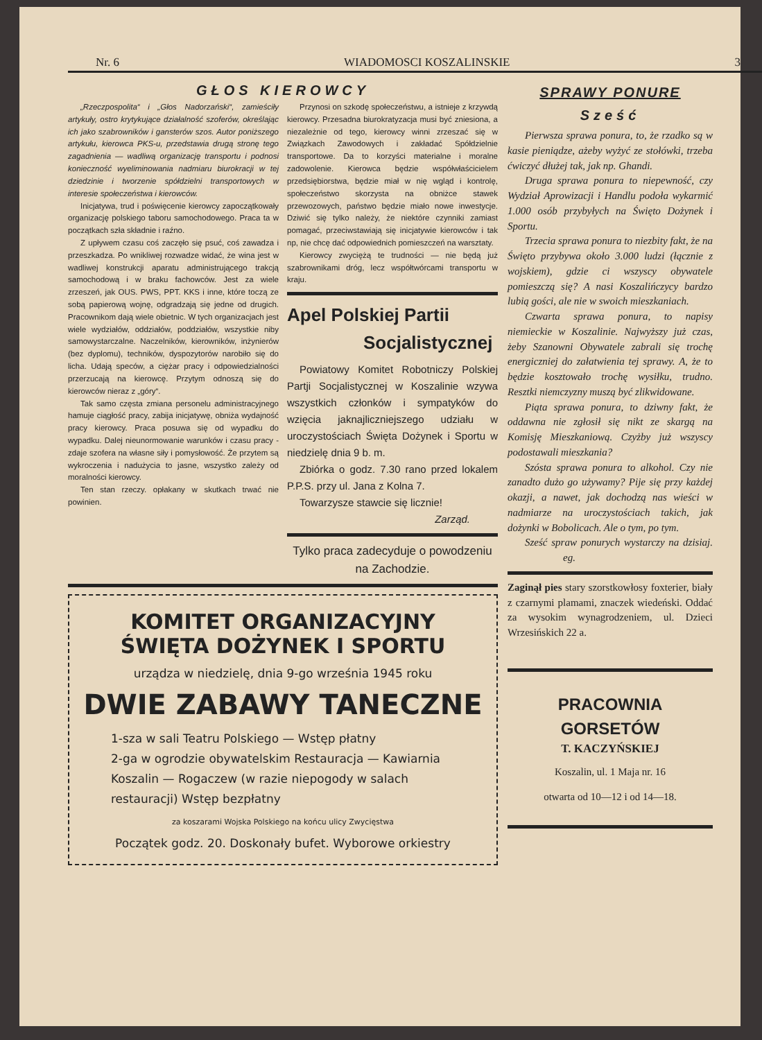Nr. 6 WIADOMOSCI KOSZALINSKIE 3
GŁOS KIEROWCY
„Rzeczpospolita“ i „Głos Nadorzański“, zamieściły artykuły, ostro krytykujące działalność szoferów, określając ich jako szabrowników i gansterów szos. Autor poniższego artykułu, kierowca PKS-u, przedstawia drugą stronę tego zagadnienia — wadliwą organizację transportu i podnosi konieczność wyeliminowania nadmiaru biurokracji w tej dziedzinie i tworzenie spółdzielni transportowych w interesie społeczeństwa i kierowców.
Inicjatywa, trud i poświęcenie kierowcy zapoczątkowały organizację polskiego taboru samochodowego. Praca ta w początkach szła składnie i raźno.
Z upływem czasu coś zaczęło się psuć, coś zawadza i przeszkadza. Po wnikliwej rozwadze widać, że wina jest w wadliwej konstrukcji aparatu administrującego trakcją samochodową i w braku fachowców. Jest za wiele zrzeszeń, jak OUS. PWS, PPT. KKS i inne, które toczą ze sobą papierową wojnę, odgradzają się jedne od drugich. Pracownikom dają wiele obietnic. W tych organizacjach jest wiele wydziałów, oddziałów, poddziałów, wszystkie niby samowystarczalne. Naczelników, kierowników, inżynierów (bez dyplomu), techników, dyspozytorów narobiło się do licha. Udają speców, a ciężar pracy i odpowiedzialności przerzucają na kierowcę. Przytym odnoszą się do kierowców nieraz z „góry“.
Tak samo częsta zmiana personelu administracyjnego hamuje ciągłość pracy, zabija inicjatywę, obniża wydajność pracy kierowcy. Praca posuwa się od wypadku do wypadku. Dalej nieunormowanie warunków i czasu pracy - zdaje szofera na własne siły i pomysłowość. Że przytem są wykroczenia i nadużycia to jasne, wszystko zależy od moralności kierowcy.
Ten stan rzeczy. opłakany w skutkach trwać nie powinien.
Przynosi on szkodę społeczeństwu, a istnieje z krzywdą kierowcy. Przesadna biurokratyzacja musi być zniesiona, a niezależnie od tego, kierowcy winni zrzeszać się w Związkach Zawodowych i zakładać Spółdzielnie transportowe. Da to korzyści materialne i moralne zadowolenie. Kierowca będzie współwłaścicielem przedsiębiorstwa, będzie miał w nię wgląd i kontrolę, społeczeństwo skorzysta na obniżce stawek przewozowych, państwo będzie miało nowe inwestycje. Dziwić się tylko należy, że niektóre czynniki zamiast pomagać, przeciwstawiają się inicjatywie kierowców i tak np, nie chcę dać odpowiednich pomieszczeń na warsztaty.
Kierowcy zwyciężą te trudności — nie będą już szabrownikami dróg, lecz współtwórcami transportu w kraju.
Apel Polskiej Partii
Socjalistycznej
Powiatowy Komitet Robotniczy Polskiej Partji Socjalistycznej w Koszalinie wzywa wszystkich członków i sympatyków do wzięcia jaknajliczniejszego udziału w uroczystościach Święta Dożynek i Sportu w niedzielę dnia 9 b. m.
Zbiórka o godz. 7.30 rano przed lokalem P.P.S. przy ul. Jana z Kolna 7.
Towarzysze stawcie się licznie!
Zarząd.
Tylko praca zadecyduje o powodzeniu na Zachodzie.
KOMITET ORGANIZACYJNY
ŚWIĘTA DOŻYNEK I SPORTU
urządza w niedzielę, dnia 9-go września 1945 roku
DWIE ZABAWY TANECZNE
1-sza w sali Teatru Polskiego — Wstęp płatny
2-ga w ogrodzie obywatelskim Restauracja — Kawiarnia Koszalin — Rogaczew (w razie niepogody w salach restauracji) Wstęp bezpłatny
za koszarami Wojska Polskiego na końcu ulicy Zwycięstwa
Początek godz. 20. Doskonały bufet. Wyborowe orkiestry
SPRAWY PONURE
Sześć
Pierwsza sprawa ponura, to, że rzadko są w kasie pieniądze, ażeby wyżyć ze stołówki, trzeba ćwiczyć dłużej tak, jak np. Ghandi.
Druga sprawa ponura to niepewność, czy Wydział Aprowizacji i Handlu podoła wykarmić 1.000 osób przybyłych na Święto Dożynek i Sportu.
Trzecia sprawa ponura to niezbity fakt, że na Święto przybywa około 3.000 ludzi (łącznie z wojskiem), gdzie ci wszyscy obywatele pomieszczą się? A nasi Koszalińczycy bardzo lubią gości, ale nie w swoich mieszkaniach.
Czwarta sprawa ponura, to napisy niemieckie w Koszalinie. Najwyższy już czas, żeby Szanowni Obywatele zabrali się trochę energiczniej do załatwienia tej sprawy. A, że to będzie kosztowało trochę wysiłku, trudno. Resztki niemczyzny muszą być zlikwidowane.
Piąta sprawa ponura, to dziwny fakt, że oddawna nie zgłosił się nikt ze skargą na Komisję Mieszkaniową. Czyżby już wszyscy podostawali mieszkania?
Szósta sprawa ponura to alkohol. Czy nie zanadto dużo go używamy? Pije się przy każdej okazji, a nawet, jak dochodzą nas wieści w nadmiarze na uroczystościach takich, jak dożynki w Bobolicach. Ale o tym, po tym.
Sześć spraw ponurych wystarczy na dzisiaj. eg.
Zaginął pies stary szorstkowłosy foxterier, biały z czarnymi plamami, znaczek wiedeński. Oddać za wysokim wynagrodzeniem, ul. Dzieci Wrzesińskich 22 a.
PRACOWNIA GORSETÓW
T. KACZYŃSKIEJ
Koszalin, ul. 1 Maja nr. 16
otwarta od 10—12 i od 14—18.